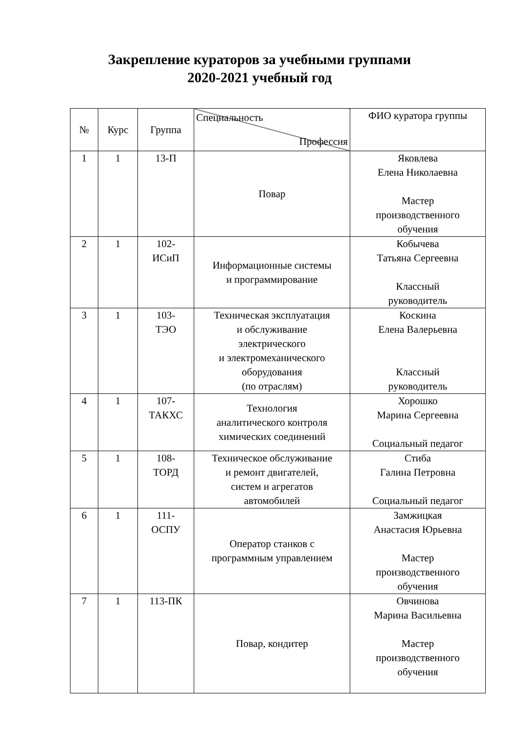Закрепление кураторов за учебными группами
2020-2021 учебный год
| № | Курс | Группа | Специальность Профессия | ФИО куратора группы |
| --- | --- | --- | --- | --- |
| 1 | 1 | 13-П | Повар | Яковлева Елена Николаевна Мастер производственного обучения |
| 2 | 1 | 102- ИСиП | Информационные системы и программирование | Кобычева Татьяна Сергеевна Классный руководитель |
| 3 | 1 | 103- ТЭО | Техническая эксплуатация и обслуживание электрического и электромеханического оборудования (по отраслям) | Коскина Елена Валерьевна Классный руководитель |
| 4 | 1 | 107- ТАКХС | Технология аналитического контроля химических соединений | Хорошко Марина Сергеевна Социальный педагог |
| 5 | 1 | 108- ТОРД | Техническое обслуживание и ремонт двигателей, систем и агрегатов автомобилей | Стиба Галина Петровна Социальный педагог |
| 6 | 1 | 111- ОСПУ | Оператор станков с программным управлением | Замжицкая Анастасия Юрьевна Мастер производственного обучения |
| 7 | 1 | 113-ПК | Повар, кондитер | Овчинова Марина Васильевна Мастер производственного обучения |